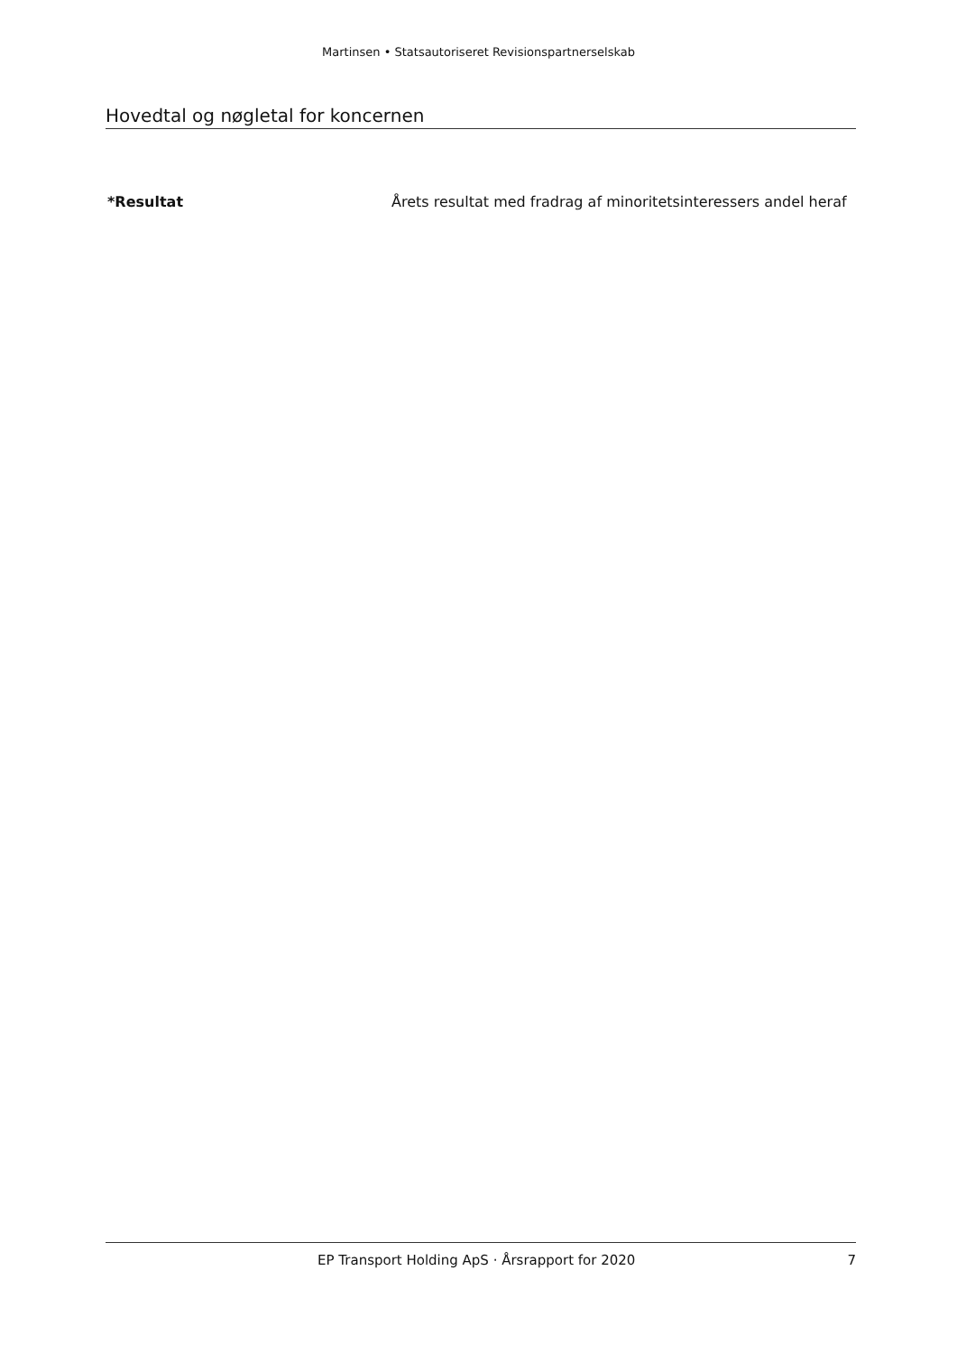Martinsen • Statsautoriseret Revisionspartnerselskab
Hovedtal og nøgletal for koncernen
*Resultat Årets resultat med fradrag af minoritetsinteressers andel heraf
EP Transport Holding ApS · Årsrapport for 2020
7